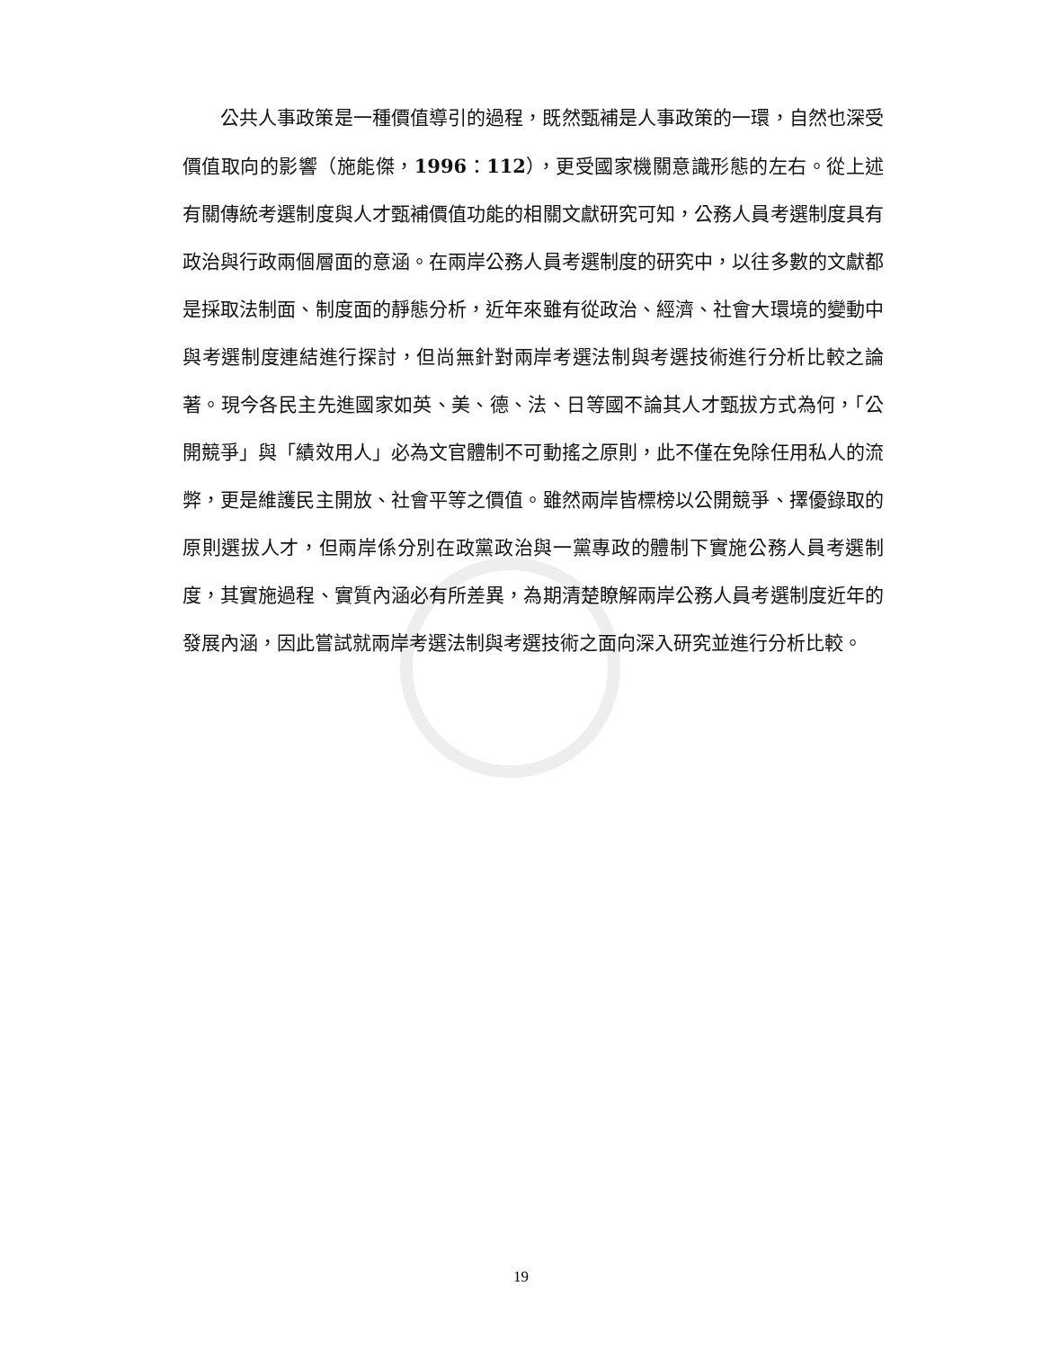公共人事政策是一種價值導引的過程，既然甄補是人事政策的一環，自然也深受價值取向的影響（施能傑，1996：112），更受國家機關意識形態的左右。從上述有關傳統考選制度與人才甄補價值功能的相關文獻研究可知，公務人員考選制度具有政治與行政兩個層面的意涵。在兩岸公務人員考選制度的研究中，以往多數的文獻都是採取法制面、制度面的靜態分析，近年來雖有從政治、經濟、社會大環境的變動中與考選制度連結進行探討，但尚無針對兩岸考選法制與考選技術進行分析比較之論著。現今各民主先進國家如英、美、德、法、日等國不論其人才甄拔方式為何，「公開競爭」與「績效用人」必為文官體制不可動搖之原則，此不僅在免除任用私人的流弊，更是維護民主開放、社會平等之價值。雖然兩岸皆標榜以公開競爭、擇優錄取的原則選拔人才，但兩岸係分別在政黨政治與一黨專政的體制下實施公務人員考選制度，其實施過程、實質內涵必有所差異，為期清楚瞭解兩岸公務人員考選制度近年的發展內涵，因此嘗試就兩岸考選法制與考選技術之面向深入研究並進行分析比較。
19